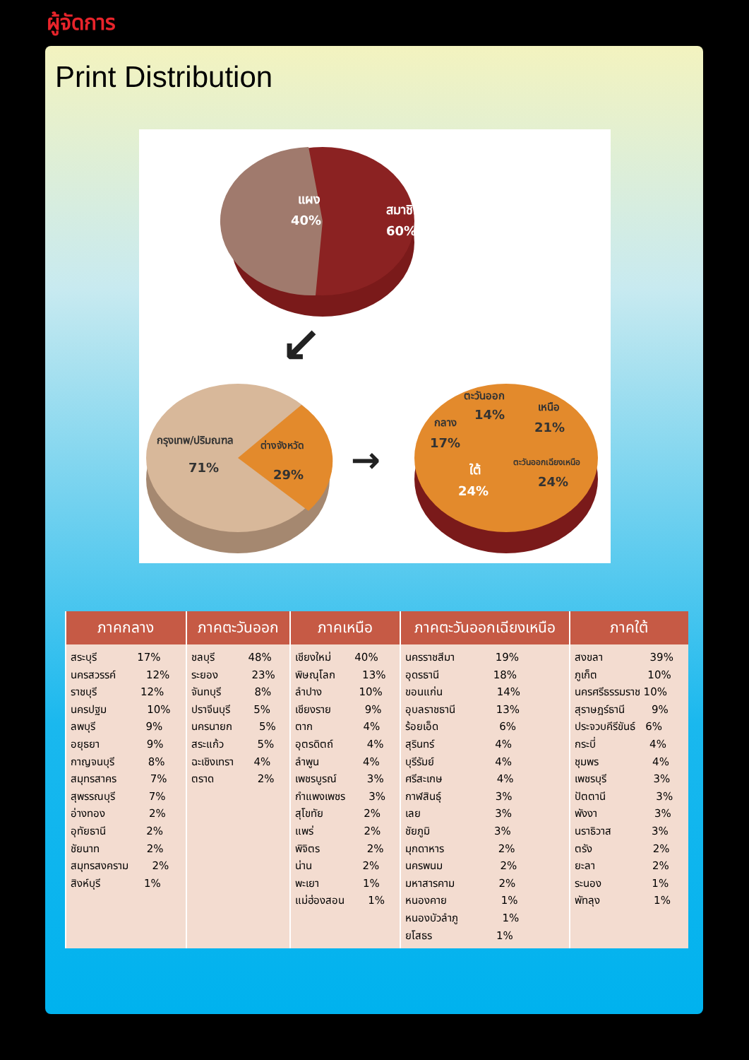ผู้จัดการ
Print Distribution
แผง
40%
สมาชิก
60%
↙
→
กรุงเทพ/ปริมณฑล
71%
ต่างจังหวัด
29%
ตะวันออก
14%
เหนือ
21%
กลาง
17%
ใต้
24%
ตะวันออกเฉียงเหนือ
24%
| ภาคกลาง | ภาคตะวันออก | ภาคเหนือ | ภาคตะวันออกเฉียงเหนือ | ภาคใต้ |
| --- | --- | --- | --- | --- |
| สระบุรี 17% นครสวรรค์ 12% ราชบุรี 12% นครปฐม 10% ลพบุรี 9% อยุธยา 9% กาญจนบุรี 8% สมุทรสาคร 7% สุพรรณบุรี 7% อ่างทอง 2% อุทัยธานี 2% ชัยนาท 2% สมุทรสงคราม 2% สิงห์บุรี 1% | ชลบุรี 48% ระยอง 23% จันทบุรี 8% ปราจีนบุรี 5% นครนายก 5% สระแก้ว 5% ฉะเชิงเทรา 4% ตราด 2% | เชียงใหม่ 40% พิษณุโลก 13% ลำปาง 10% เชียงราย 9% ตาก 4% อุตรดิตถ์ 4% ลำพูน 4% เพชรบูรณ์ 3% กำแพงเพชร 3% สุโขทัย 2% แพร่ 2% พิจิตร 2% น่าน 2% พะเยา 1% แม่ฮ่องสอน 1% | นครราชสีมา 19% อุดรธานี 18% ขอนแก่น 14% อุบลราชธานี 13% ร้อยเอ็ด 6% สุรินทร์ 4% บุรีรัมย์ 4% ศรีสะเกษ 4% กาฬสินธุ์ 3% เลย 3% ชัยภูมิ 3% มุกดาหาร 2% นครพนม 2% มหาสารคาม 2% หนองคาย 1% หนองบัวลำภู 1% ยโสธร 1% | สงขลา 39% ภูเก็ต 10% นครศรีธรรมราช 10% สุราษฎร์ธานี 9% ประจวบคีรีขันธ์ 6% กระบี่ 4% ชุมพร 4% เพชรบุรี 3% ปัตตานี 3% พังงา 3% นราธิวาส 3% ตรัง 2% ยะลา 2% ระนอง 1% พัทลุง 1% |